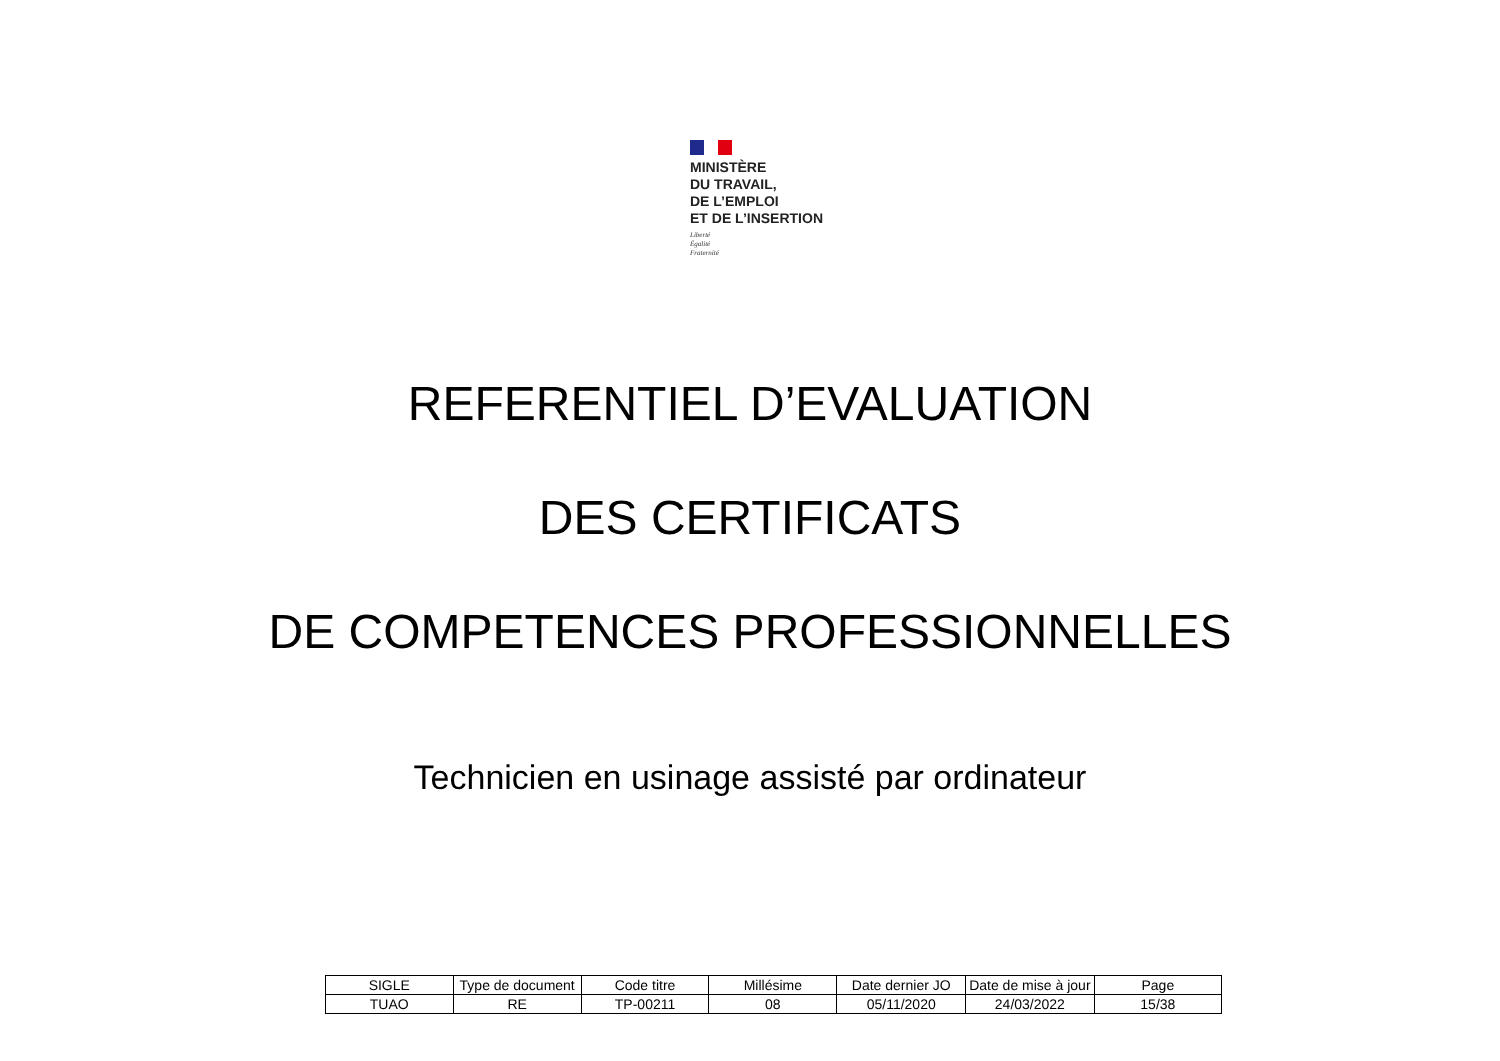MINISTÈRE
DU TRAVAIL,
DE L’EMPLOI
ET DE L’INSERTION
Liberté
Égalité
Fraternité
REFERENTIEL D’EVALUATION
DES CERTIFICATS
DE COMPETENCES PROFESSIONNELLES
Technicien en usinage assisté par ordinateur
| SIGLE | Type de document | Code titre | Millésime | Date dernier JO | Date de mise à jour | Page |
| --- | --- | --- | --- | --- | --- | --- |
| TUAO | RE | TP-00211 | 08 | 05/11/2020 | 24/03/2022 | 15/38 |